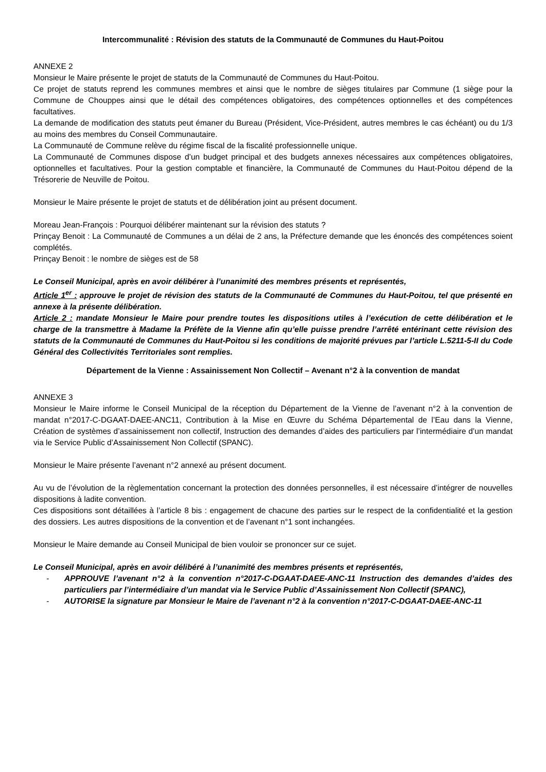Intercommunalité : Révision des statuts de la Communauté de Communes du Haut-Poitou
ANNEXE 2
Monsieur le Maire présente le projet de statuts de la Communauté de Communes du Haut-Poitou.
Ce projet de statuts reprend les communes membres et ainsi que le nombre de sièges titulaires par Commune (1 siège pour la Commune de Chouppes ainsi que le détail des compétences obligatoires, des compétences optionnelles et des compétences facultatives.
La demande de modification des statuts peut émaner du Bureau (Président, Vice-Président, autres membres le cas échéant) ou du 1/3 au moins des membres du Conseil Communautaire.
La Communauté de Commune relève du régime fiscal de la fiscalité professionnelle unique.
La Communauté de Communes dispose d’un budget principal et des budgets annexes nécessaires aux compétences obligatoires, optionnelles et facultatives. Pour la gestion comptable et financière, la Communauté de Communes du Haut-Poitou dépend de la Trésorerie de Neuville de Poitou.
Monsieur le Maire présente le projet de statuts et de délibération joint au présent document.
Moreau Jean-François : Pourquoi délibérer maintenant sur la révision des statuts ?
Prinçay Benoit : La Communauté de Communes a un délai de 2 ans, la Préfecture demande que les énoncés des compétences soient complétés.
Prinçay Benoit : le nombre de sièges est de 58
Le Conseil Municipal, après en avoir délibérer à l’unanimité des membres présents et représentés,
Article 1<sup>er</sup> : approuve le projet de révision des statuts de la Communauté de Communes du Haut-Poitou, tel que présenté en annexe à la présente délibération.
Article 2 : mandate Monsieur le Maire pour prendre toutes les dispositions utiles à l’exécution de cette délibération et le charge de la transmettre à Madame la Préfète de la Vienne afin qu’elle puisse prendre l’arrêté entérinant cette révision des statuts de la Communauté de Communes du Haut-Poitou si les conditions de majorité prévues par l’article L.5211-5-II du Code Général des Collectivités Territoriales sont remplies.
Département de la Vienne : Assainissement Non Collectif – Avenant n°2 à la convention de mandat
ANNEXE 3
Monsieur le Maire informe le Conseil Municipal de la réception du Département de la Vienne de l’avenant n°2 à la convention de mandat n°2017-C-DGAAT-DAEE-ANC11, Contribution à la Mise en Œuvre du Schéma Départemental de l’Eau dans la Vienne, Création de systèmes d’assainissement non collectif, Instruction des demandes d’aides des particuliers par l’intermédiaire d’un mandat via le Service Public d’Assainissement Non Collectif (SPANC).
Monsieur le Maire présente l’avenant n°2 annexé au présent document.
Au vu de l’évolution de la règlementation concernant la protection des données personnelles, il est nécessaire d’intégrer de nouvelles dispositions à ladite convention.
Ces dispositions sont détaillées à l’article 8 bis : engagement de chacune des parties sur le respect de la confidentialité et la gestion des dossiers. Les autres dispositions de la convention et de l’avenant n°1 sont inchangées.
Monsieur le Maire demande au Conseil Municipal de bien vouloir se prononcer sur ce sujet.
Le Conseil Municipal, après en avoir délibéré à l’unanimité des membres présents et représentés,
- APPROUVE l’avenant n°2 à la convention n°2017-C-DGAAT-DAEE-ANC-11 Instruction des demandes d’aides des particuliers par l’intermédiaire d’un mandat via le Service Public d’Assainissement Non Collectif (SPANC),
- AUTORISE la signature par Monsieur le Maire de l’avenant n°2 à la convention n°2017-C-DGAAT-DAEE-ANC-11